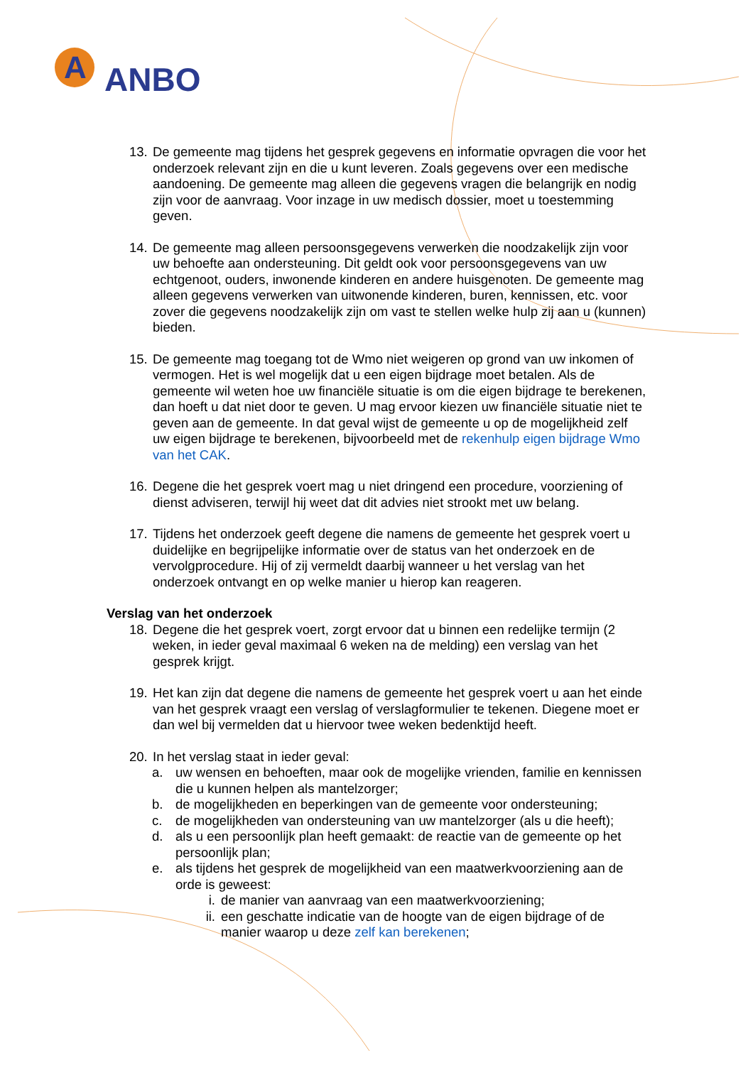A
ANBO
13. De gemeente mag tijdens het gesprek gegevens en informatie opvragen die voor het onderzoek relevant zijn en die u kunt leveren. Zoals gegevens over een medische aandoening. De gemeente mag alleen die gegevens vragen die belangrijk en nodig zijn voor de aanvraag. Voor inzage in uw medisch dossier, moet u toestemming geven.
14. De gemeente mag alleen persoonsgegevens verwerken die noodzakelijk zijn voor uw behoefte aan ondersteuning. Dit geldt ook voor persoonsgegevens van uw echtgenoot, ouders, inwonende kinderen en andere huisgenoten. De gemeente mag alleen gegevens verwerken van uitwonende kinderen, buren, kennissen, etc. voor zover die gegevens noodzakelijk zijn om vast te stellen welke hulp zij aan u (kunnen) bieden.
15. De gemeente mag toegang tot de Wmo niet weigeren op grond van uw inkomen of vermogen. Het is wel mogelijk dat u een eigen bijdrage moet betalen. Als de gemeente wil weten hoe uw financiële situatie is om die eigen bijdrage te berekenen, dan hoeft u dat niet door te geven. U mag ervoor kiezen uw financiële situatie niet te geven aan de gemeente. In dat geval wijst de gemeente u op de mogelijkheid zelf uw eigen bijdrage te berekenen, bijvoorbeeld met de rekenhulp eigen bijdrage Wmo van het CAK.
16. Degene die het gesprek voert mag u niet dringend een procedure, voorziening of dienst adviseren, terwijl hij weet dat dit advies niet strookt met uw belang.
17. Tijdens het onderzoek geeft degene die namens de gemeente het gesprek voert u duidelijke en begrijpelijke informatie over de status van het onderzoek en de vervolgprocedure. Hij of zij vermeldt daarbij wanneer u het verslag van het onderzoek ontvangt en op welke manier u hierop kan reageren.
Verslag van het onderzoek
18. Degene die het gesprek voert, zorgt ervoor dat u binnen een redelijke termijn (2 weken, in ieder geval maximaal 6 weken na de melding) een verslag van het gesprek krijgt.
19. Het kan zijn dat degene die namens de gemeente het gesprek voert u aan het einde van het gesprek vraagt een verslag of verslagformulier te tekenen. Diegene moet er dan wel bij vermelden dat u hiervoor twee weken bedenktijd heeft.
20. In het verslag staat in ieder geval:
a. uw wensen en behoeften, maar ook de mogelijke vrienden, familie en kennissen die u kunnen helpen als mantelzorger;
b. de mogelijkheden en beperkingen van de gemeente voor ondersteuning;
c. de mogelijkheden van ondersteuning van uw mantelzorger (als u die heeft);
d. als u een persoonlijk plan heeft gemaakt: de reactie van de gemeente op het persoonlijk plan;
e. als tijdens het gesprek de mogelijkheid van een maatwerkvoorziening aan de orde is geweest:
i. de manier van aanvraag van een maatwerkvoorziening;
ii. een geschatte indicatie van de hoogte van de eigen bijdrage of de manier waarop u deze zelf kan berekenen;